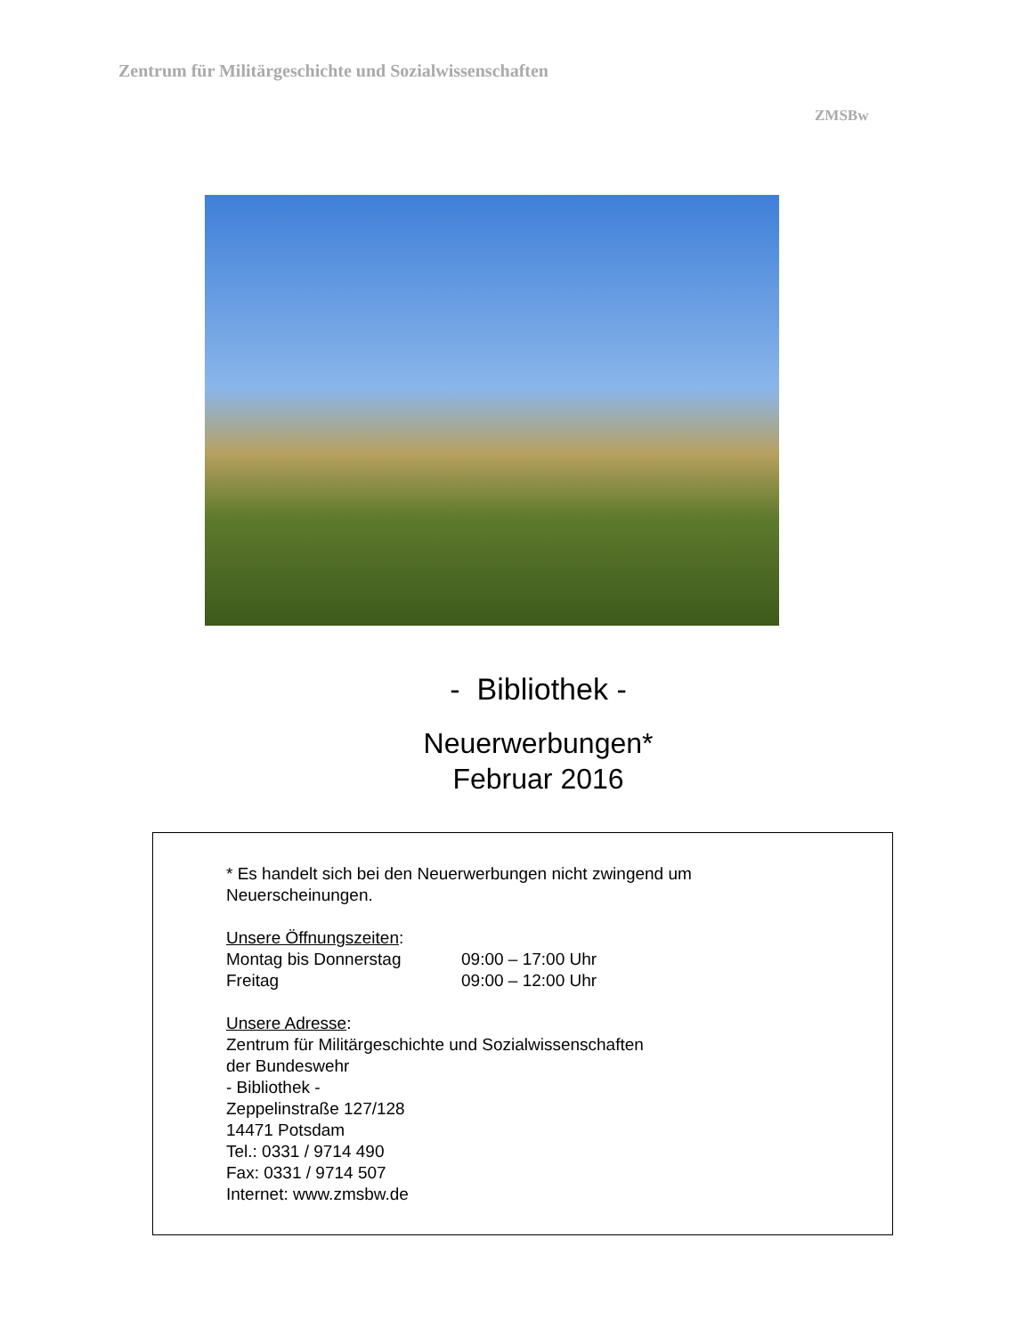Zentrum für Militärgeschichte und Sozialwissenschaften
ZMSBw
- Bibliothek -
Neuerwerbungen*
Februar 2016
* Es handelt sich bei den Neuerwerbungen nicht zwingend um
Neuerscheinungen.
Unsere Öffnungszeiten:
Montag bis Donnerstag 09:00 – 17:00 Uhr
Freitag 09:00 – 12:00 Uhr
Unsere Adresse:
Zentrum für Militärgeschichte und Sozialwissenschaften
der Bundeswehr
- Bibliothek -
Zeppelinstraße 127/128
14471 Potsdam
Tel.: 0331 / 9714 490
Fax: 0331 / 9714 507
Internet: www.zmsbw.de